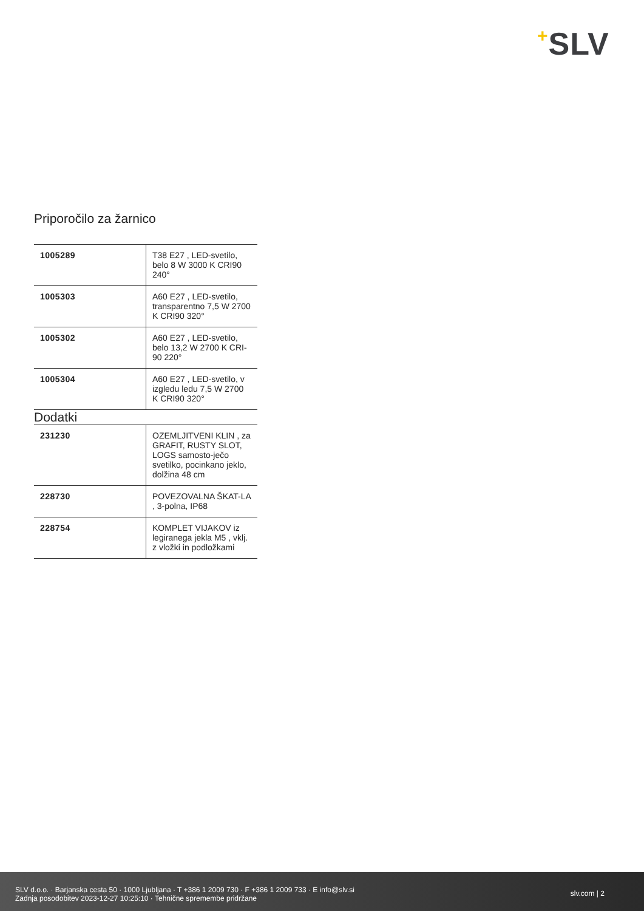+SLV
Priporočilo za žarnico
| 1005289 | T38 E27 , LED-svetilo, belo 8 W 3000 K CRI90 240° |
| 1005303 | A60 E27 , LED-svetilo, transparentno 7,5 W 2700 K CRI90 320° |
| 1005302 | A60 E27 , LED-svetilo, belo 13,2 W 2700 K CRI-90 220° |
| 1005304 | A60 E27 , LED-svetilo, v izgledu ledu 7,5 W 2700 K CRI90 320° |
Dodatki
| 231230 | OZEMLJITVENI KLIN , za GRAFIT, RUSTY SLOT, LOGS samosto-ječo svetilko, pocinkano jeklo, dolžina 48 cm |
| 228730 | POVEZOVALNA ŠKAT-LA , 3-polna, IP68 |
| 228754 | KOMPLET VIJAKOV iz legiranega jekla M5 , vklj. z vložki in podložkami |
SLV d.o.o. · Barjanska cesta 50 · 1000 Ljubljana · T +386 1 2009 730 · F +386 1 2009 733 · E info@slv.si
Zadnja posodobitev 2023-12-27 10:25:10 · Tehnične spremembe pridržane
slv.com | 2